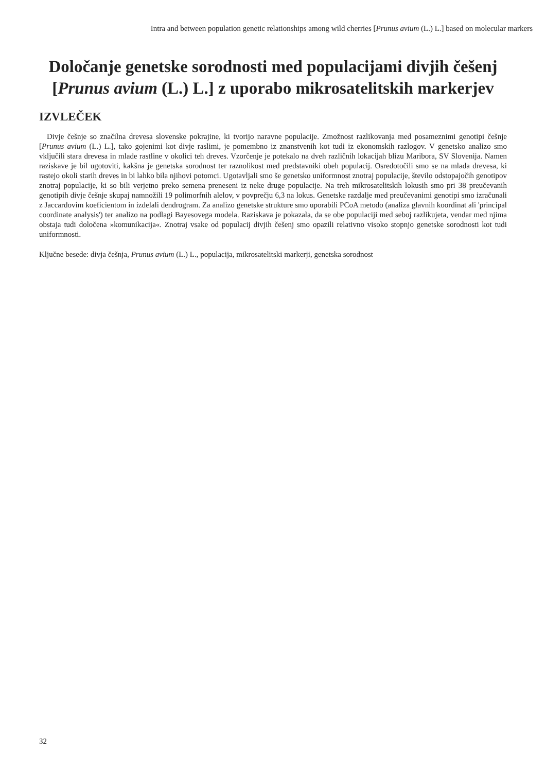Intra and between population genetic relationships among wild cherries [Prunus avium (L.) L.] based on molecular markers
Določanje genetske sorodnosti med populacijami divjih češenj [Prunus avium (L.) L.] z uporabo mikrosatelitskih markerjev
IZVLEČEK
Divje češnje so značilna drevesa slovenske pokrajine, ki tvorijo naravne populacije. Zmožnost razlikovanja med posameznimi genotipi češnje [Prunus avium (L.) L.], tako gojenimi kot divje raslimi, je pomembno iz znanstvenih kot tudi iz ekonomskih razlogov. V genetsko analizo smo vključili stara drevesa in mlade rastline v okolici teh dreves. Vzorčenje je potekalo na dveh različnih lokacijah blizu Maribora, SV Slovenija. Namen raziskave je bil ugotoviti, kakšna je genetska sorodnost ter raznolikost med predstavniki obeh populacij. Osredotočili smo se na mlada drevesa, ki rastejo okoli starih dreves in bi lahko bila njihovi potomci. Ugotavljali smo še genetsko uniformnost znotraj populacije, število odstopajočih genotipov znotraj populacije, ki so bili verjetno preko semena preneseni iz neke druge populacije. Na treh mikrosatelitskih lokusih smo pri 38 preučevanih genotipih divje češnje skupaj namnožili 19 polimorfnih alelov, v povprečju 6,3 na lokus. Genetske razdalje med preučevanimi genotipi smo izračunali z Jaccardovim koeficientom in izdelali dendrogram. Za analizo genetske strukture smo uporabili PCoA metodo (analiza glavnih koordinat ali 'principal coordinate analysis') ter analizo na podlagi Bayesovega modela. Raziskava je pokazala, da se obe populaciji med seboj razlikujeta, vendar med njima obstaja tudi določena »komunikacija«. Znotraj vsake od populacij divjih češenj smo opazili relativno visoko stopnjo genetske sorodnosti kot tudi uniformnosti.
Ključne besede: divja češnja, Prunus avium (L.) L., populacija, mikrosatelitski markerji, genetska sorodnost
32